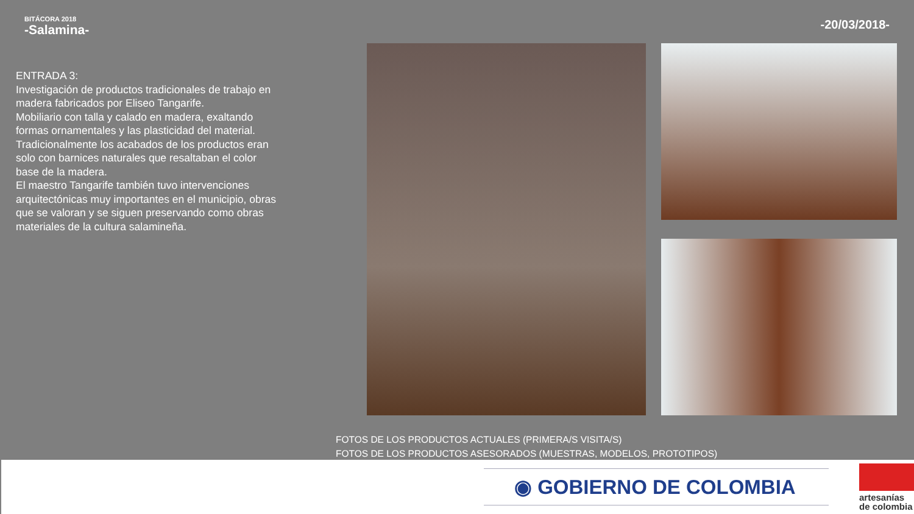BITÁCORA 2018
-Salamina-
-20/03/2018-
ENTRADA 3:
Investigación de productos tradicionales de trabajo en madera fabricados por Eliseo Tangarife.
Mobiliario con talla y calado en madera, exaltando formas ornamentales y las plasticidad del material. Tradicionalmente los acabados de los productos eran solo con barnices naturales que resaltaban el color base de la madera.
El maestro Tangarife también tuvo intervenciones arquitectónicas muy importantes en el municipio, obras que se valoran y se siguen preservando como obras materiales de la cultura salamineña.
FOTOS DE LOS PRODUCTOS ACTUALES (PRIMERA/S VISITA/S)
FOTOS DE LOS PRODUCTOS ASESORADOS (MUESTRAS, MODELOS, PROTOTIPOS)
◉ GOBIERNO DE COLOMBIA
artesanías
de colombia